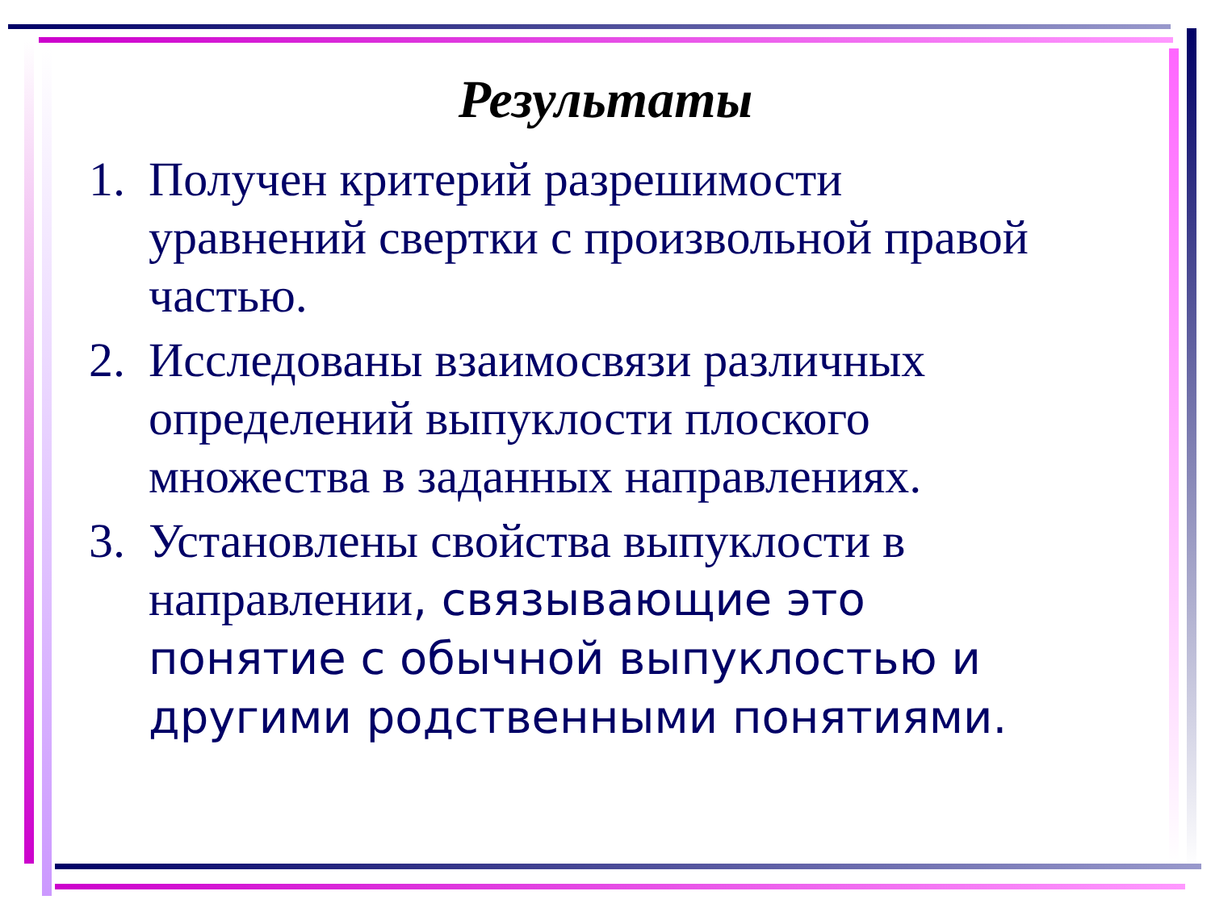Результаты
1. Получен критерий разрешимости уравнений свертки с произвольной правой частью.
2. Исследованы взаимосвязи различных определений выпуклости плоского множества в заданных направлениях.
3. Установлены свойства выпуклости в направлении, связывающие это понятие с обычной выпуклостью и другими родственными понятиями.